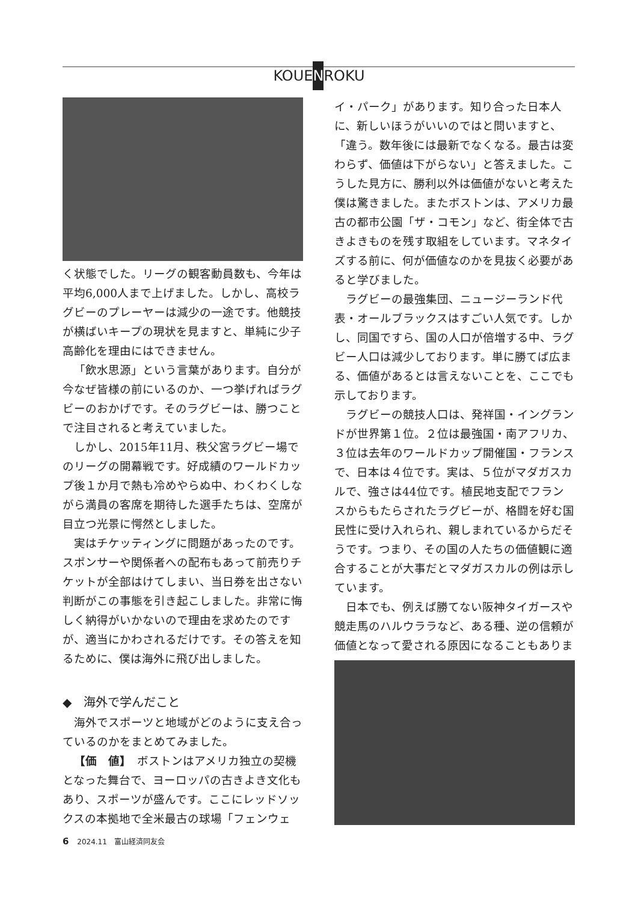KOUENROKU
く状態でした。リーグの観客動員数も、今年は平均6,000人まで上げました。しかし、高校ラグビーのプレーヤーは減少の一途です。他競技が横ばいキープの現状を見ますと、単純に少子高齢化を理由にはできません。
「飲水思源」という言葉があります。自分が今なぜ皆様の前にいるのか、一つ挙げればラグビーのおかげです。そのラグビーは、勝つことで注目されると考えていました。
しかし、2015年11月、秩父宮ラグビー場でのリーグの開幕戦です。好成績のワールドカップ後１か月で熱も冷めやらぬ中、わくわくしながら満員の客席を期待した選手たちは、空席が目立つ光景に愕然としました。
実はチケッティングに問題があったのです。スポンサーや関係者への配布もあって前売りチケットが全部はけてしまい、当日券を出さない判断がこの事態を引き起こしました。非常に悔しく納得がいかないので理由を求めたのですが、適当にかわされるだけです。その答えを知るために、僕は海外に飛び出しました。
◆　海外で学んだこと
海外でスポーツと地域がどのように支え合っているのかをまとめてみました。
【価　値】　ボストンはアメリカ独立の契機となった舞台で、ヨーロッパの古きよき文化もあり、スポーツが盛んです。ここにレッドソックスの本拠地で全米最古の球場「フェンウェ
イ・パーク」があります。知り合った日本人に、新しいほうがいいのではと問いますと、「違う。数年後には最新でなくなる。最古は変わらず、価値は下がらない」と答えました。こうした見方に、勝利以外は価値がないと考えた僕は驚きました。またボストンは、アメリカ最古の都市公園「ザ・コモン」など、街全体で古きよきものを残す取組をしています。マネタイズする前に、何が価値なのかを見抜く必要があると学びました。
ラグビーの最強集団、ニュージーランド代表・オールブラックスはすごい人気です。しかし、同国ですら、国の人口が倍増する中、ラグビー人口は減少しております。単に勝てば広まる、価値があるとは言えないことを、ここでも示しております。
ラグビーの競技人口は、発祥国・イングランドが世界第１位。２位は最強国・南アフリカ、３位は去年のワールドカップ開催国・フランスで、日本は４位です。実は、５位がマダガスカルで、強さは44位です。植民地支配でフランスからもたらされたラグビーが、格闘を好む国民性に受け入れられ、親しまれているからだそうです。つまり、その国の人たちの価値観に適合することが大事だとマダガスカルの例は示しています。
日本でも、例えば勝てない阪神タイガースや競走馬のハルウララなど、ある種、逆の信頼が価値となって愛される原因になることもありま
6 2024.11　富山経済同友会